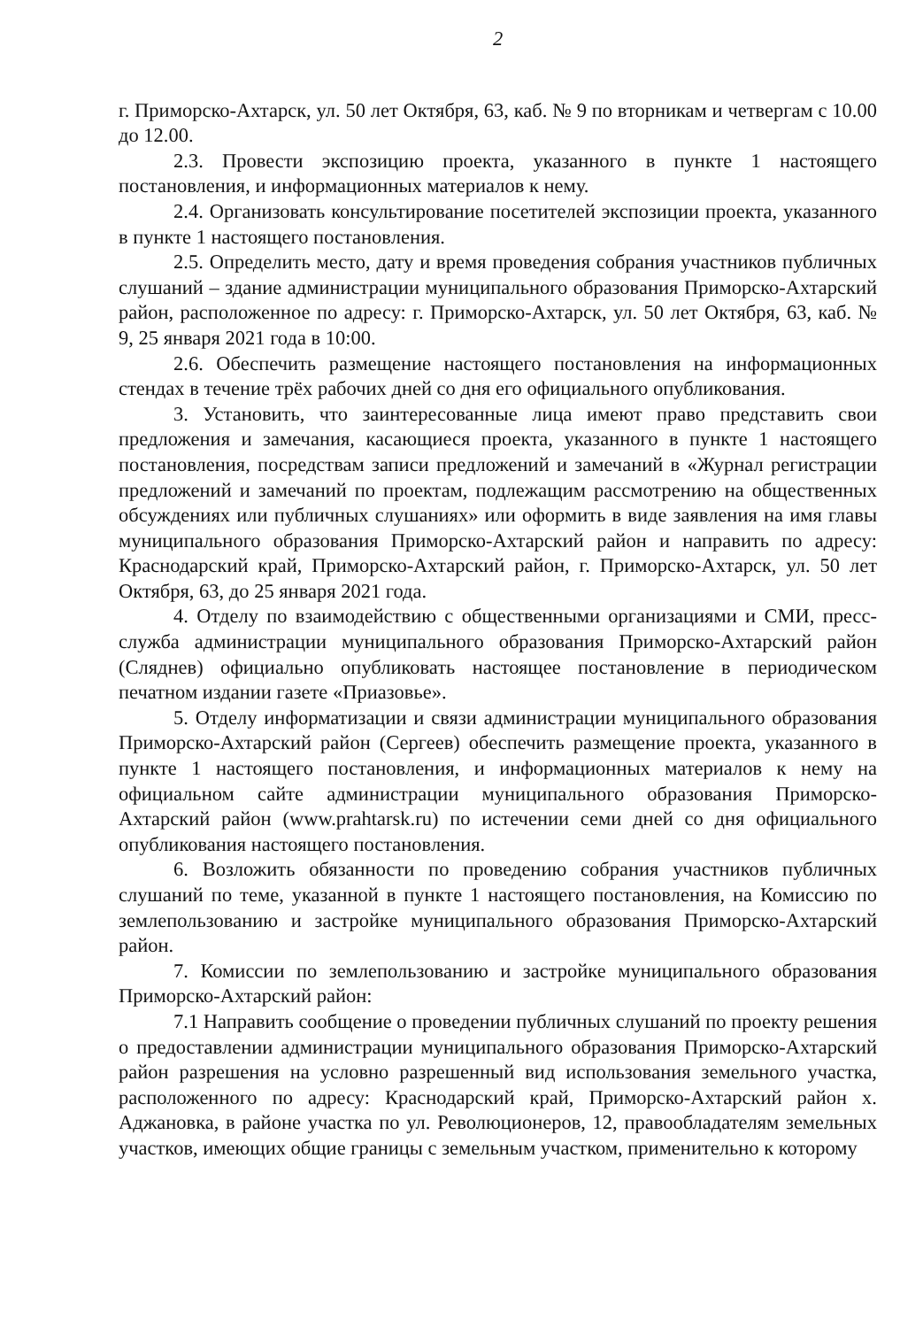2
г. Приморско-Ахтарск, ул. 50 лет Октября, 63, каб. № 9 по вторникам и четвергам с 10.00 до 12.00.
2.3. Провести экспозицию проекта, указанного в пункте 1 настоящего постановления, и информационных материалов к нему.
2.4. Организовать консультирование посетителей экспозиции проекта, указанного в пункте 1 настоящего постановления.
2.5. Определить место, дату и время проведения собрания участников публичных слушаний – здание администрации муниципального образования Приморско-Ахтарский район, расположенное по адресу: г. Приморско-Ахтарск, ул. 50 лет Октября, 63, каб. № 9, 25 января 2021 года в 10:00.
2.6. Обеспечить размещение настоящего постановления на информационных стендах в течение трёх рабочих дней со дня его официального опубликования.
3. Установить, что заинтересованные лица имеют право представить свои предложения и замечания, касающиеся проекта, указанного в пункте 1 настоящего постановления, посредствам записи предложений и замечаний в «Журнал регистрации предложений и замечаний по проектам, подлежащим рассмотрению на общественных обсуждениях или публичных слушаниях» или оформить в виде заявления на имя главы муниципального образования Приморско-Ахтарский район и направить по адресу: Краснодарский край, Приморско-Ахтарский район, г. Приморско-Ахтарск, ул. 50 лет Октября, 63, до 25 января 2021 года.
4. Отделу по взаимодействию с общественными организациями и СМИ, пресс-служба администрации муниципального образования Приморско-Ахтарский район (Сляднев) официально опубликовать настоящее постановление в периодическом печатном издании газете «Приазовье».
5. Отделу информатизации и связи администрации муниципального образования Приморско-Ахтарский район (Сергеев) обеспечить размещение проекта, указанного в пункте 1 настоящего постановления, и информационных материалов к нему на официальном сайте администрации муниципального образования Приморско-Ахтарский район (www.prahtarsk.ru) по истечении семи дней со дня официального опубликования настоящего постановления.
6. Возложить обязанности по проведению собрания участников публичных слушаний по теме, указанной в пункте 1 настоящего постановления, на Комиссию по землепользованию и застройке муниципального образования Приморско-Ахтарский район.
7. Комиссии по землепользованию и застройке муниципального образования Приморско-Ахтарский район:
7.1 Направить сообщение о проведении публичных слушаний по проекту решения о предоставлении администрации муниципального образования Приморско-Ахтарский район разрешения на условно разрешенный вид использования земельного участка, расположенного по адресу: Краснодарский край, Приморско-Ахтарский район х. Аджановка, в районе участка по ул. Революционеров, 12, правообладателям земельных участков, имеющих общие границы с земельным участком, применительно к которому